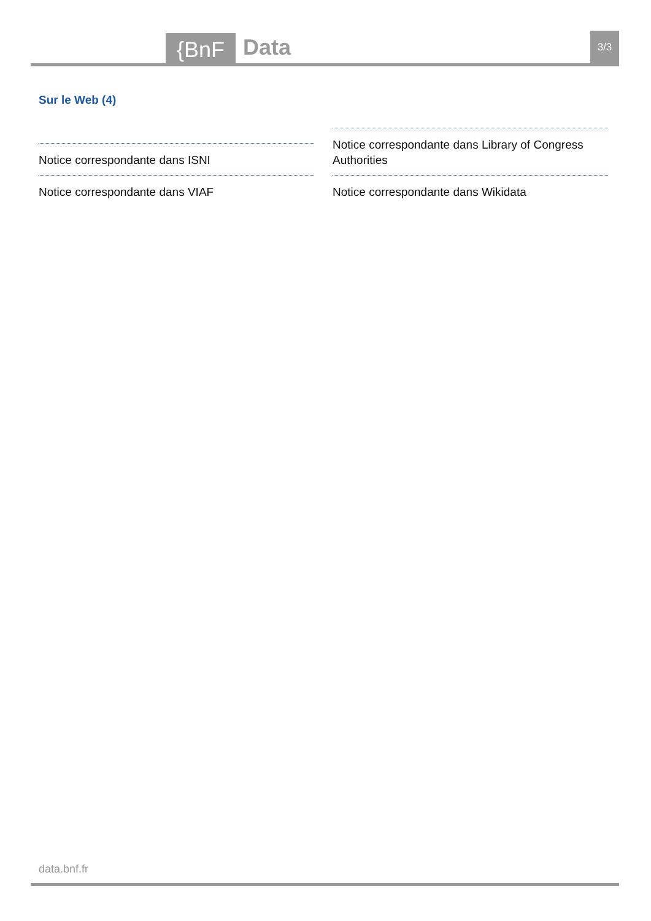{BnF Data 3/3
Sur le Web (4)
Notice correspondante dans ISNI
Notice correspondante dans VIAF
Notice correspondante dans Library of Congress Authorities
Notice correspondante dans Wikidata
data.bnf.fr